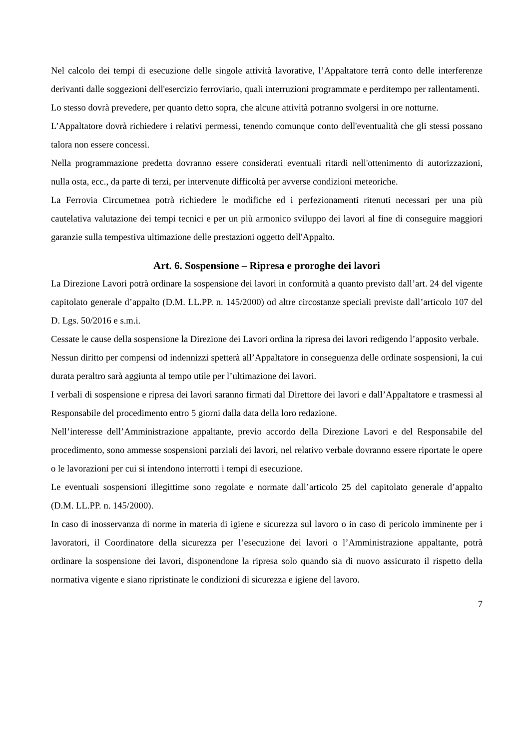Nel calcolo dei tempi di esecuzione delle singole attività lavorative, l’Appaltatore terrà conto delle interferenze derivanti dalle soggezioni dell'esercizio ferroviario, quali interruzioni programmate e perditempo per rallentamenti.
Lo stesso dovrà prevedere, per quanto detto sopra, che alcune attività potranno svolgersi in ore notturne.
L’Appaltatore dovrà richiedere i relativi permessi, tenendo comunque conto dell'eventualità che gli stessi possano talora non essere concessi.
Nella programmazione predetta dovranno essere considerati eventuali ritardi nell'ottenimento di autorizzazioni, nulla osta, ecc., da parte di terzi, per intervenute difficoltà per avverse condizioni meteoriche.
La Ferrovia Circumetnea potrà richiedere le modifiche ed i perfezionamenti ritenuti necessari per una più cautelativa valutazione dei tempi tecnici e per un più armonico sviluppo dei lavori al fine di conseguire maggiori garanzie sulla tempestiva ultimazione delle prestazioni oggetto dell'Appalto.
Art. 6. Sospensione – Ripresa e proroghe dei lavori
La Direzione Lavori potrà ordinare la sospensione dei lavori in conformità a quanto previsto dall’art. 24 del vigente capitolato generale d’appalto (D.M. LL.PP. n. 145/2000) od altre circostanze speciali previste dall’articolo 107 del D. Lgs. 50/2016 e s.m.i.
Cessate le cause della sospensione la Direzione dei Lavori ordina la ripresa dei lavori redigendo l’apposito verbale.
Nessun diritto per compensi od indennizzi spetterà all’Appaltatore in conseguenza delle ordinate sospensioni, la cui durata peraltro sarà aggiunta al tempo utile per l’ultimazione dei lavori.
I verbali di sospensione e ripresa dei lavori saranno firmati dal Direttore dei lavori e dall’Appaltatore e trasmessi al Responsabile del procedimento entro 5 giorni dalla data della loro redazione.
Nell’interesse dell’Amministrazione appaltante, previo accordo della Direzione Lavori e del Responsabile del procedimento, sono ammesse sospensioni parziali dei lavori, nel relativo verbale dovranno essere riportate le opere o le lavorazioni per cui si intendono interrotti i tempi di esecuzione.
Le eventuali sospensioni illegittime sono regolate e normate dall’articolo 25 del capitolato generale d’appalto (D.M. LL.PP. n. 145/2000).
In caso di inosservanza di norme in materia di igiene e sicurezza sul lavoro o in caso di pericolo imminente per i lavoratori, il Coordinatore della sicurezza per l’esecuzione dei lavori o l’Amministrazione appaltante, potrà ordinare la sospensione dei lavori, disponendone la ripresa solo quando sia di nuovo assicurato il rispetto della normativa vigente e siano ripristinate le condizioni di sicurezza e igiene del lavoro.
7